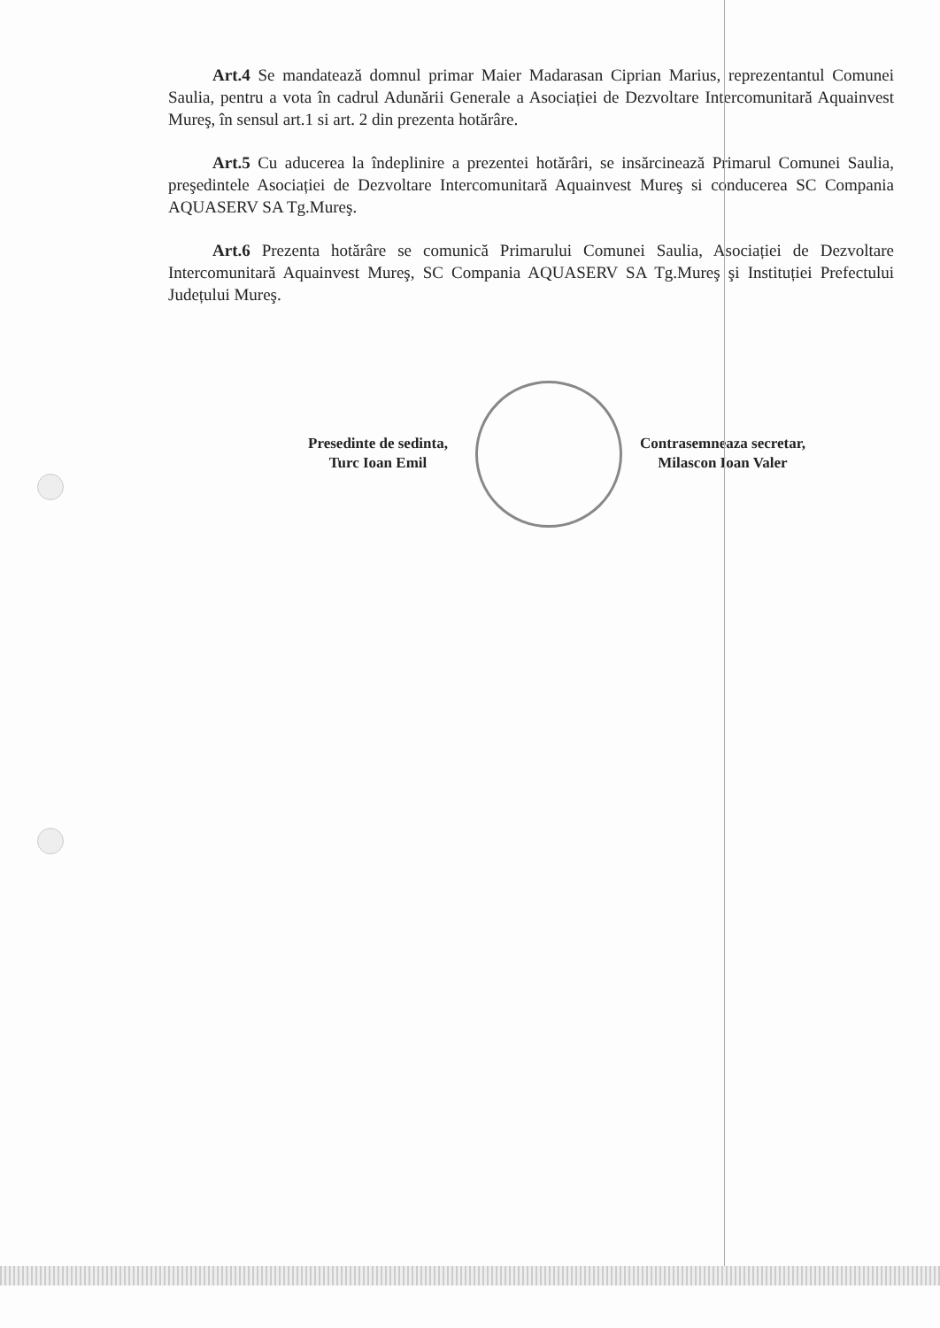Art.4 Se mandatează domnul primar Maier Madarasan Ciprian Marius, reprezentantul Comunei Saulia, pentru a vota în cadrul Adunării Generale a Asociației de Dezvoltare Intercomunitară Aquainvest Mureş, în sensul art.1 si art. 2 din prezenta hotărâre.
Art.5 Cu aducerea la îndeplinire a prezentei hotărâri, se insărcinează Primarul Comunei Saulia, preşedintele Asociației de Dezvoltare Intercomunitară Aquainvest Mureş si conducerea SC Compania AQUASERV SA Tg.Mureş.
Art.6 Prezenta hotărâre se comunică Primarului Comunei Saulia, Asociației de Dezvoltare Intercomunitară Aquainvest Mureş, SC Compania AQUASERV SA Tg.Mureş şi Instituției Prefectului Județului Mureş.
Presedinte de sedinta,
Turc Ioan Emil
Contrasemneaza secretar,
Milascon Ioan Valer